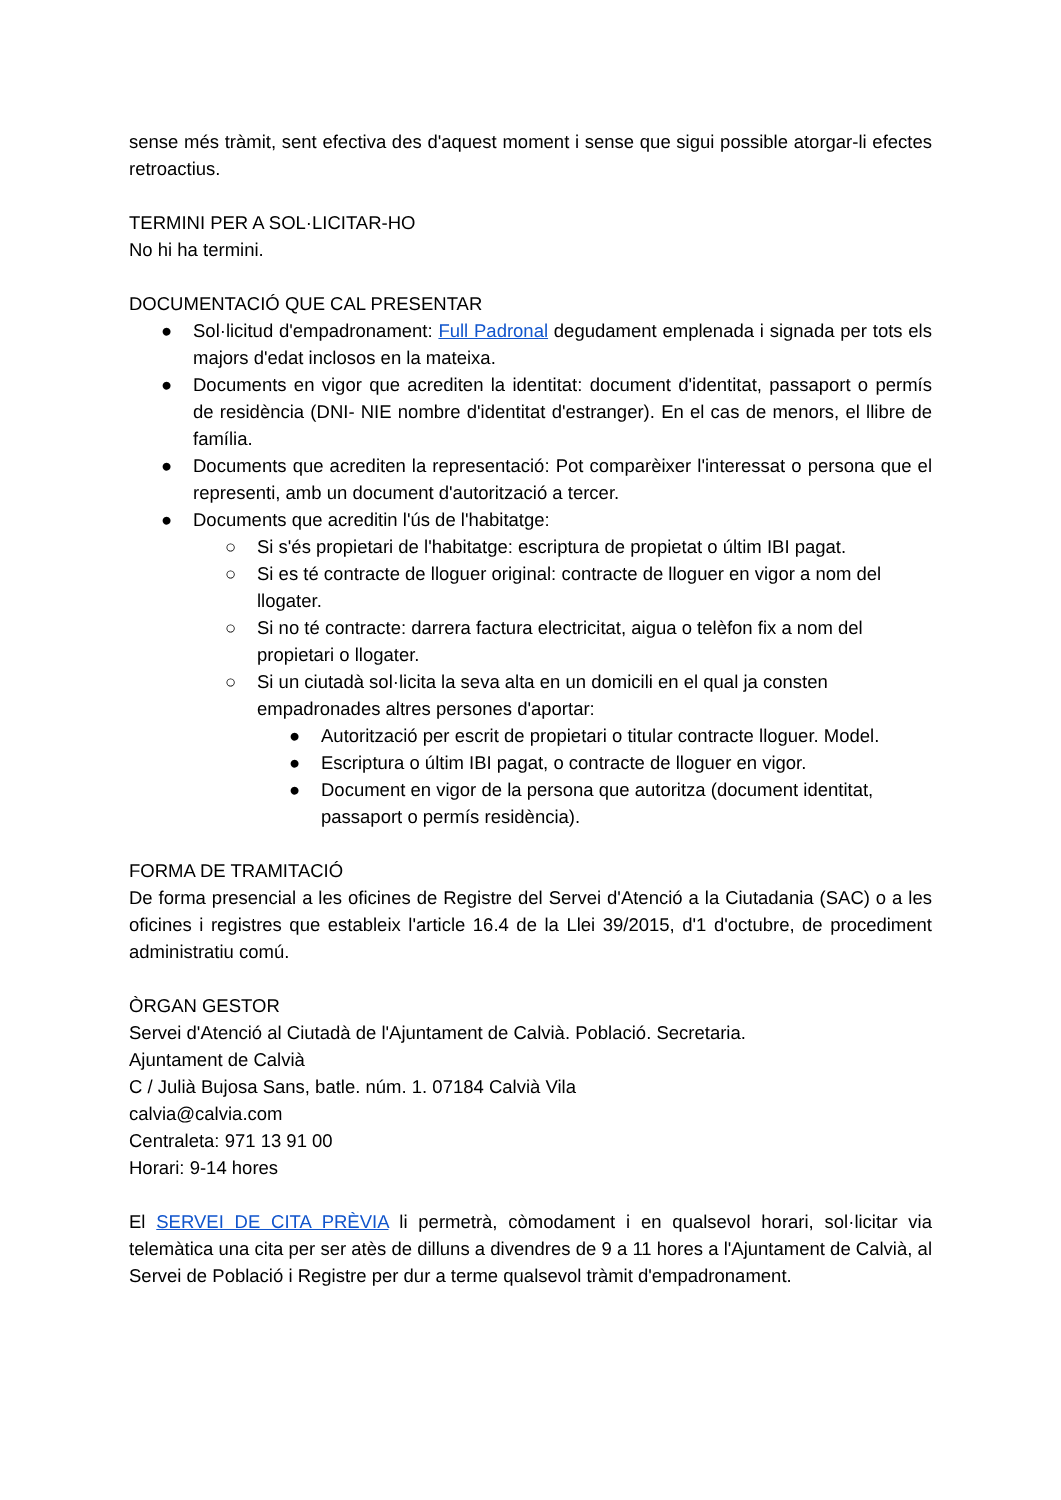sense més tràmit, sent efectiva des d'aquest moment i sense que sigui possible atorgar-li efectes retroactius.
TERMINI PER A SOL·LICITAR-HO
No hi ha termini.
DOCUMENTACIÓ QUE CAL PRESENTAR
● Sol·licitud d'empadronament: Full Padronal degudament emplenada i signada per tots els majors d'edat inclosos en la mateixa.
● Documents en vigor que acrediten la identitat: document d'identitat, passaport o permís de residència (DNI- NIE nombre d'identitat d'estranger). En el cas de menors, el llibre de família.
● Documents que acrediten la representació: Pot comparèixer l'interessat o persona que el representi, amb un document d'autorització a tercer.
● Documents que acreditin l'ús de l'habitatge:
○ Si s'és propietari de l'habitatge: escriptura de propietat o últim IBI pagat.
○ Si es té contracte de lloguer original: contracte de lloguer en vigor a nom del llogater.
○ Si no té contracte: darrera factura electricitat, aigua o telèfon fix a nom del propietari o llogater.
○ Si un ciutadà sol·licita la seva alta en un domicili en el qual ja consten empadronades altres persones d'aportar:
● Autorització per escrit de propietari o titular contracte lloguer. Model.
● Escriptura o últim IBI pagat, o contracte de lloguer en vigor.
● Document en vigor de la persona que autoritza (document identitat, passaport o permís residència).
FORMA DE TRAMITACIÓ
De forma presencial a les oficines de Registre del Servei d'Atenció a la Ciutadania (SAC) o a les oficines i registres que estableix l'article 16.4 de la Llei 39/2015, d'1 d'octubre, de procediment administratiu comú.
ÒRGAN GESTOR
Servei d'Atenció al Ciutadà de l'Ajuntament de Calvià. Població. Secretaria.
Ajuntament de Calvià
C / Julià Bujosa Sans, batle. núm. 1. 07184 Calvià Vila
calvia@calvia.com
Centraleta: 971 13 91 00
Horari: 9-14 hores
El SERVEI DE CITA PRÈVIA li permetrà, còmodament i en qualsevol horari, sol·licitar via telemàtica una cita per ser atès de dilluns a divendres de 9 a 11 hores a l'Ajuntament de Calvià, al Servei de Població i Registre per dur a terme qualsevol tràmit d'empadronament.